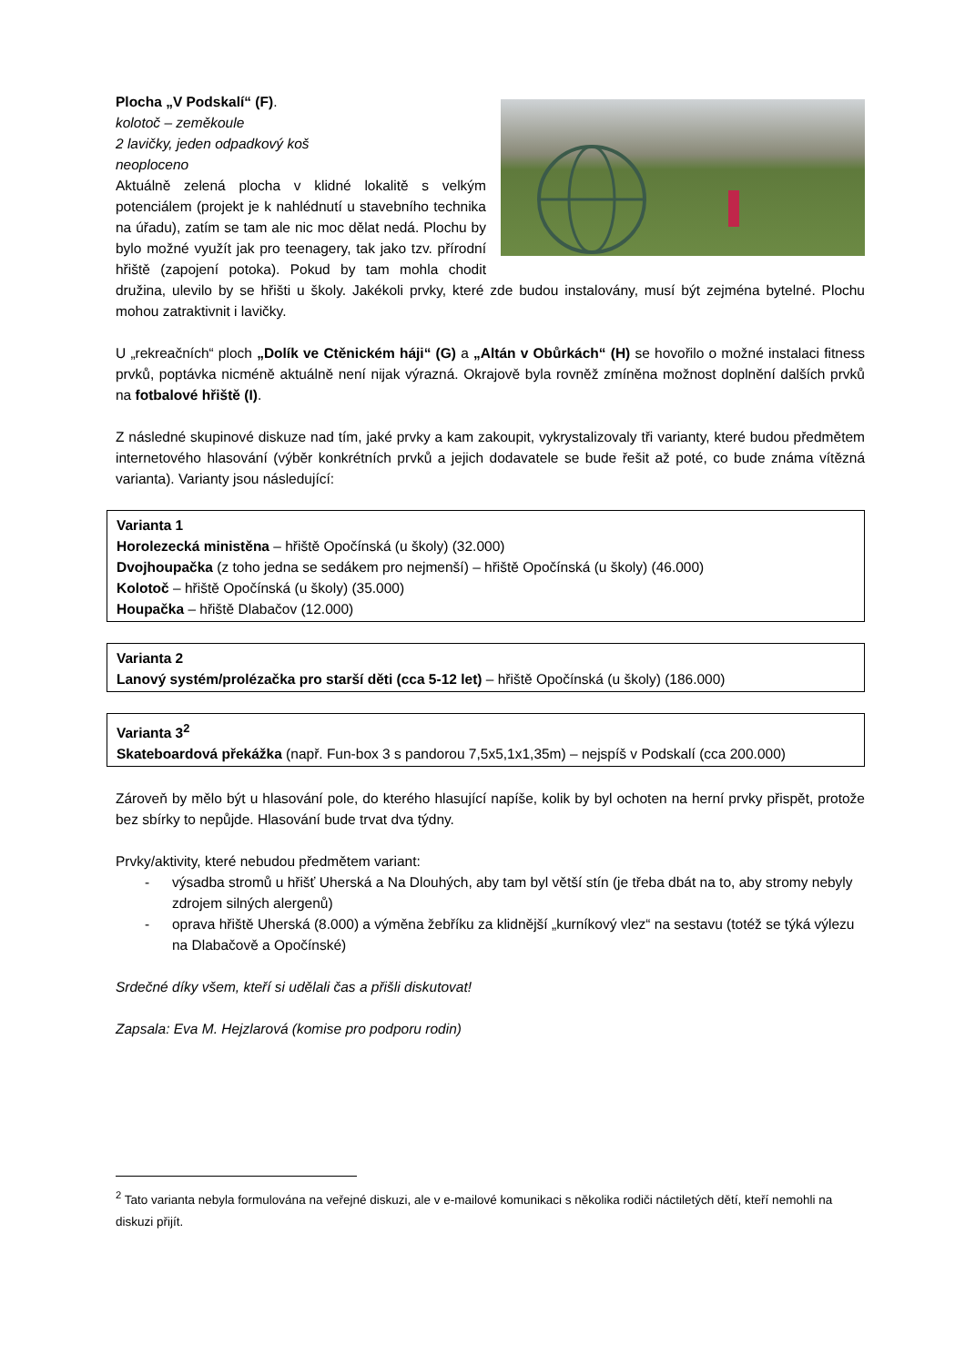Plocha „V Podskalí“ (F).
kolotoč – zeměkoule
2 lavičky, jeden odpadkový koš
neoploceno
Aktuálně zelená plocha v klidné lokalitě s velkým potenciálem (projekt je k nahlédnutí u stavebního technika na úřadu), zatím se tam ale nic moc dělat nedá. Plochu by bylo možné využít jak pro teenagery, tak jako tzv. přírodní hřiště (zapojení potoka). Pokud by tam mohla chodit družina, ulevilo by se hřišti u školy. Jakékoli prvky, které zde budou instalovány, musí být zejména bytelné. Plochu mohou zatraktivnit i lavičky.
U „rekreačních“ ploch „Dolík ve Ctěnickém háji“ (G) a „Altán v Obůrkách“ (H) se hovořilo o možné instalaci fitness prvků, poptávka nicméně aktuálně není nijak výrazná. Okrajově byla rovněž zmíněna možnost doplnění dalších prvků na fotbalové hřiště (I).
Z následné skupinové diskuze nad tím, jaké prvky a kam zakoupit, vykrystalizovaly tři varianty, které budou předmětem internetového hlasování (výběr konkrétních prvků a jejich dodavatele se bude řešit až poté, co bude známa vítězná varianta). Varianty jsou následující:
Varianta 1
Horolezecká ministěna – hřiště Opočínská (u školy) (32.000)
Dvojhoupačka (z toho jedna se sedákem pro nejmenší) – hřiště Opočínská (u školy) (46.000)
Kolotoč – hřiště Opočínská (u školy) (35.000)
Houpačka – hřiště Dlabačov (12.000)
Varianta 2
Lanový systém/prolézačka pro starší děti (cca 5-12 let) – hřiště Opočínská (u školy) (186.000)
Varianta 3<sup>2</sup>
Skateboardová překážka (např. Fun-box 3 s pandorou 7,5x5,1x1,35m) – nejspíš v Podskalí (cca 200.000)
Zároveň by mělo být u hlasování pole, do kterého hlasující napíše, kolik by byl ochoten na herní prvky přispět, protože bez sbírky to nepůjde. Hlasování bude trvat dva týdny.
Prvky/aktivity, které nebudou předmětem variant:
- výsadba stromů u hřišť Uherská a Na Dlouhých, aby tam byl větší stín (je třeba dbát na to, aby stromy nebyly zdrojem silných alergenů)
- oprava hřiště Uherská (8.000) a výměna žebříku za klidnější „kurníkový vlez“ na sestavu (totéž se týká výlezu na Dlabačově a Opočínské)
Srdečné díky všem, kteří si udělali čas a přišli diskutovat!
Zapsala: Eva M. Hejzlarová (komise pro podporu rodin)
<sup>2</sup> Tato varianta nebyla formulována na veřejné diskuzi, ale v e-mailové komunikaci s několika rodiči náctiletých dětí, kteří nemohli na diskuzi přijít.